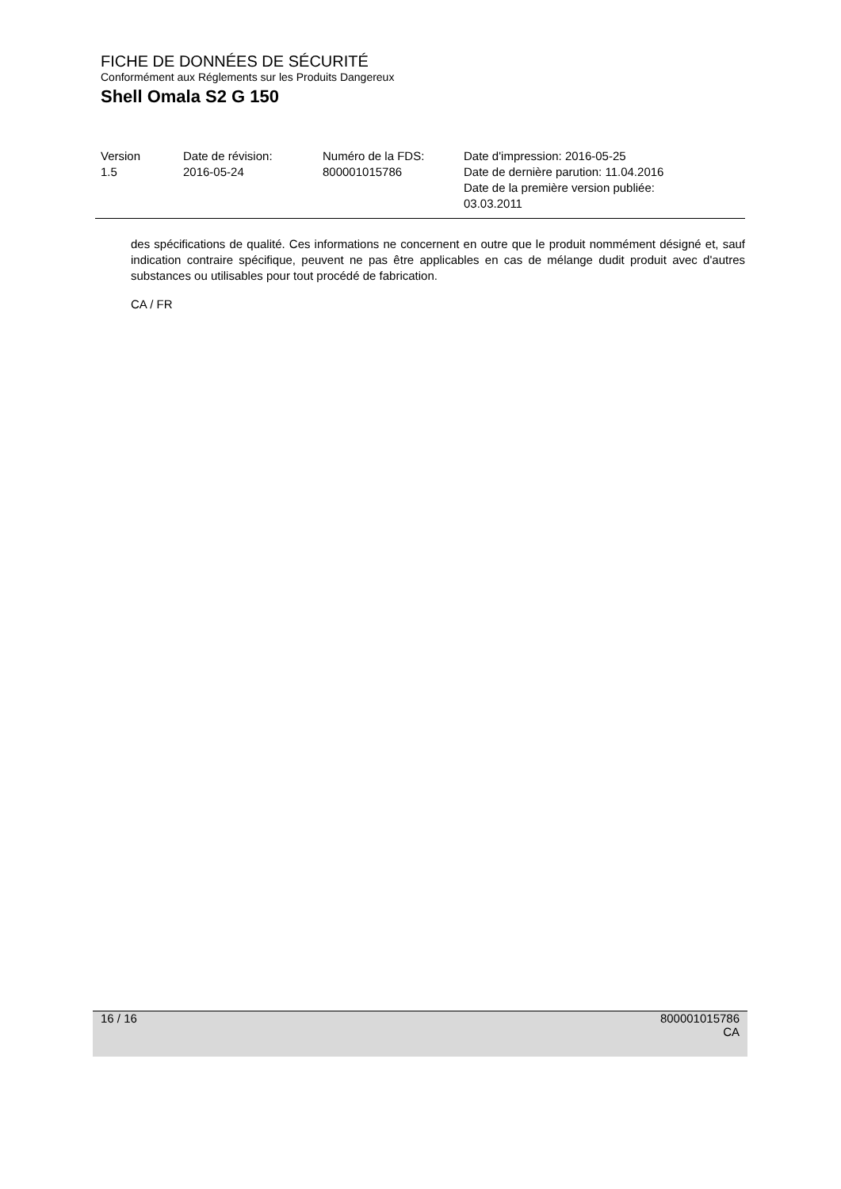FICHE DE DONNÉES DE SÉCURITÉ
Conformément aux Réglements sur les Produits Dangereux
Shell Omala S2 G 150
| Version 1.5 | Date de révision: 2016-05-24 | Numéro de la FDS: 800001015786 | Date d'impression: 2016-05-25 Date de dernière parution: 11.04.2016 Date de la première version publiée: 03.03.2011 |
des spécifications de qualité. Ces informations ne concernent en outre que le produit nommément désigné et, sauf indication contraire spécifique, peuvent ne pas être applicables en cas de mélange dudit produit avec d'autres substances ou utilisables pour tout procédé de fabrication.
CA / FR
16 / 16 800001015786
CA